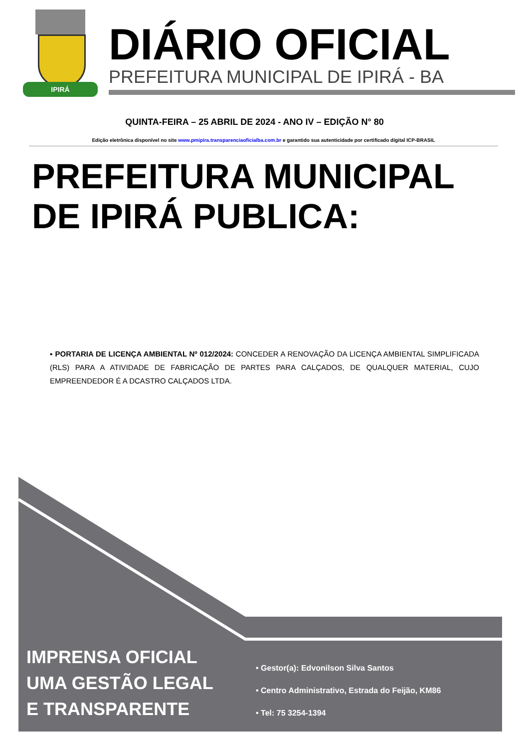IPIRÁ
DIÁRIO OFICIAL
PREFEITURA MUNICIPAL DE IPIRÁ - BA
QUINTA-FEIRA – 25 ABRIL DE 2024 - ANO IV – EDIÇÃO N° 80
Edição eletrônica disponível no site www.pmipira.transparenciaoficialba.com.br e garantido sua autenticidade por certificado digital ICP-BRASIL
PREFEITURA MUNICIPAL
DE IPIRÁ PUBLICA:
▪ PORTARIA DE LICENÇA AMBIENTAL Nº 012/2024: CONCEDER A RENOVAÇÃO DA LICENÇA AMBIENTAL SIMPLIFICADA (RLS) PARA A ATIVIDADE DE FABRICAÇÃO DE PARTES PARA CALÇADOS, DE QUALQUER MATERIAL, CUJO EMPREENDEDOR É A DCASTRO CALÇADOS LTDA.
IMPRENSA OFICIAL
UMA GESTÃO LEGAL
E TRANSPARENTE
• Gestor(a): Edvonilson Silva Santos
• Centro Administrativo, Estrada do Feijão, KM86
• Tel: 75 3254-1394